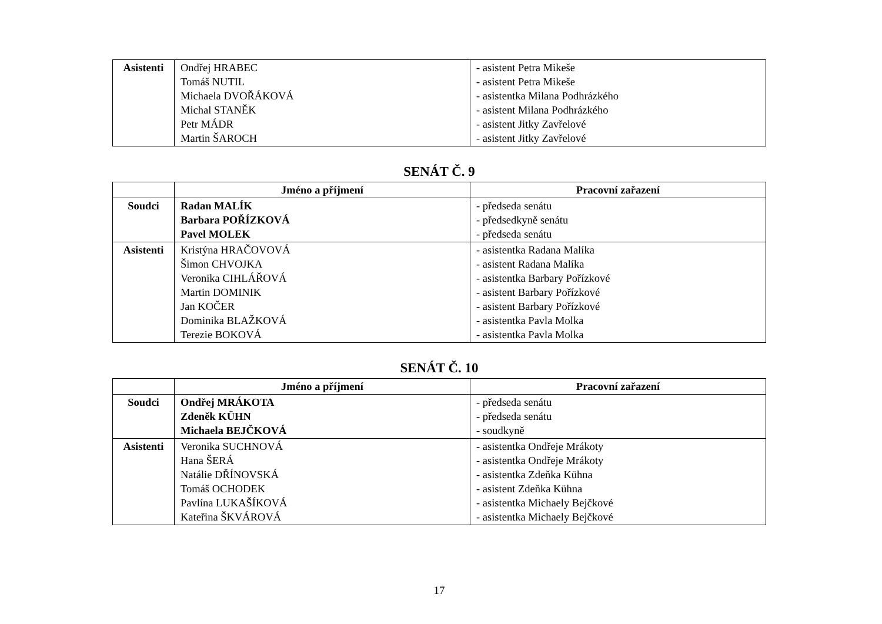| Asistenti | Ondřej HRABEC Tomáš NUTIL Michaela DVOŘÁKOVÁ Michal STANĚK Petr MÁDR Martin ŠAROCH | - asistent Petra Mikeše - asistent Petra Mikeše - asistentka Milana Podhrázkého - asistent Milana Podhrázkého - asistent Jitky Zavřelové - asistent Jitky Zavřelové |
SENÁT Č. 9
| | Jméno a příjmení | Pracovní zařazení |
| --- | --- | --- |
| Soudci | Radan MALÍK Barbara POŘÍZKOVÁ Pavel MOLEK | - předseda senátu - předsedkyně senátu - předseda senátu |
| Asistenti | Kristýna HRAČOVOVÁ Šimon CHVOJKA Veronika CIHLÁŘOVÁ Martin DOMINIK Jan KOČER Dominika BLAŽKOVÁ Terezie BOKOVÁ | - asistentka Radana Malíka - asistent Radana Malíka - asistentka Barbary Pořízkové - asistent Barbary Pořízkové - asistent Barbary Pořízkové - asistentka Pavla Molka - asistentka Pavla Molka |
SENÁT Č. 10
| | Jméno a příjmení | Pracovní zařazení |
| --- | --- | --- |
| Soudci | Ondřej MRÁKOTA Zdeněk KÜHN Michaela BEJČKOVÁ | - předseda senátu - předseda senátu - soudkyně |
| Asistenti | Veronika SUCHNOVÁ Hana ŠERÁ Natálie DŘÍNOVSKÁ Tomáš OCHODEK Pavlína LUKAŠÍKOVÁ Kateřina ŠKVÁROVÁ | - asistentka Ondřeje Mrákoty - asistentka Ondřeje Mrákoty - asistentka Zdeňka Kühna - asistent Zdeňka Kühna - asistentka Michaely Bejčkové - asistentka Michaely Bejčkové |
17